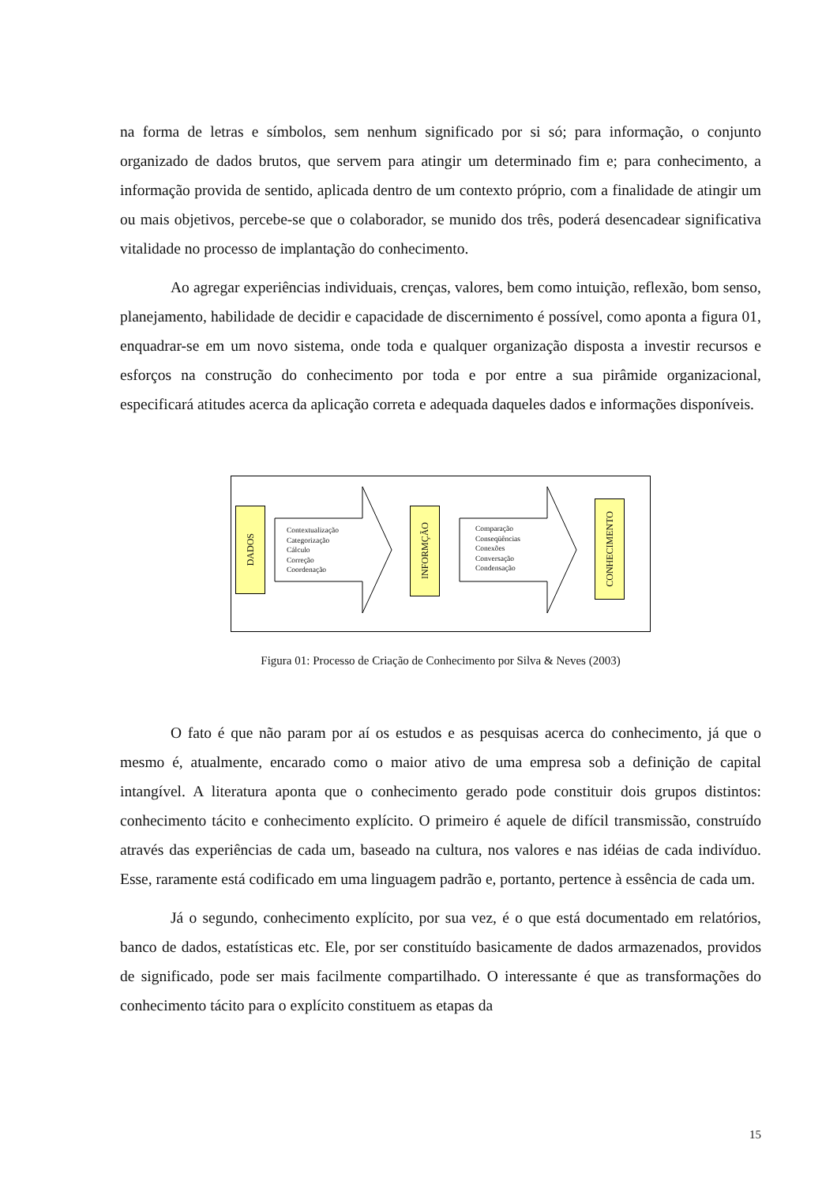na forma de letras e símbolos, sem nenhum significado por si só; para informação, o conjunto organizado de dados brutos, que servem para atingir um determinado fim e; para conhecimento, a informação provida de sentido, aplicada dentro de um contexto próprio, com a finalidade de atingir um ou mais objetivos, percebe-se que o colaborador, se munido dos três, poderá desencadear significativa vitalidade no processo de implantação do conhecimento.
Ao agregar experiências individuais, crenças, valores, bem como intuição, reflexão, bom senso, planejamento, habilidade de decidir e capacidade de discernimento é possível, como aponta a figura 01, enquadrar-se em um novo sistema, onde toda e qualquer organização disposta a investir recursos e esforços na construção do conhecimento por toda e por entre a sua pirâmide organizacional, especificará atitudes acerca da aplicação correta e adequada daqueles dados e informações disponíveis.
DADOS
Contextualização
Categorização
Cálculo
Correção
Coordenação
INFORMÇÃO
Comparação
Conseqüências
Conexões
Conversação
Condensação
CONHECIMENTO
Figura 01: Processo de Criação de Conhecimento por Silva & Neves (2003)
O fato é que não param por aí os estudos e as pesquisas acerca do conhecimento, já que o mesmo é, atualmente, encarado como o maior ativo de uma empresa sob a definição de capital intangível. A literatura aponta que o conhecimento gerado pode constituir dois grupos distintos: conhecimento tácito e conhecimento explícito. O primeiro é aquele de difícil transmissão, construído através das experiências de cada um, baseado na cultura, nos valores e nas idéias de cada indivíduo. Esse, raramente está codificado em uma linguagem padrão e, portanto, pertence à essência de cada um.
Já o segundo, conhecimento explícito, por sua vez, é o que está documentado em relatórios, banco de dados, estatísticas etc. Ele, por ser constituído basicamente de dados armazenados, providos de significado, pode ser mais facilmente compartilhado. O interessante é que as transformações do conhecimento tácito para o explícito constituem as etapas da
15